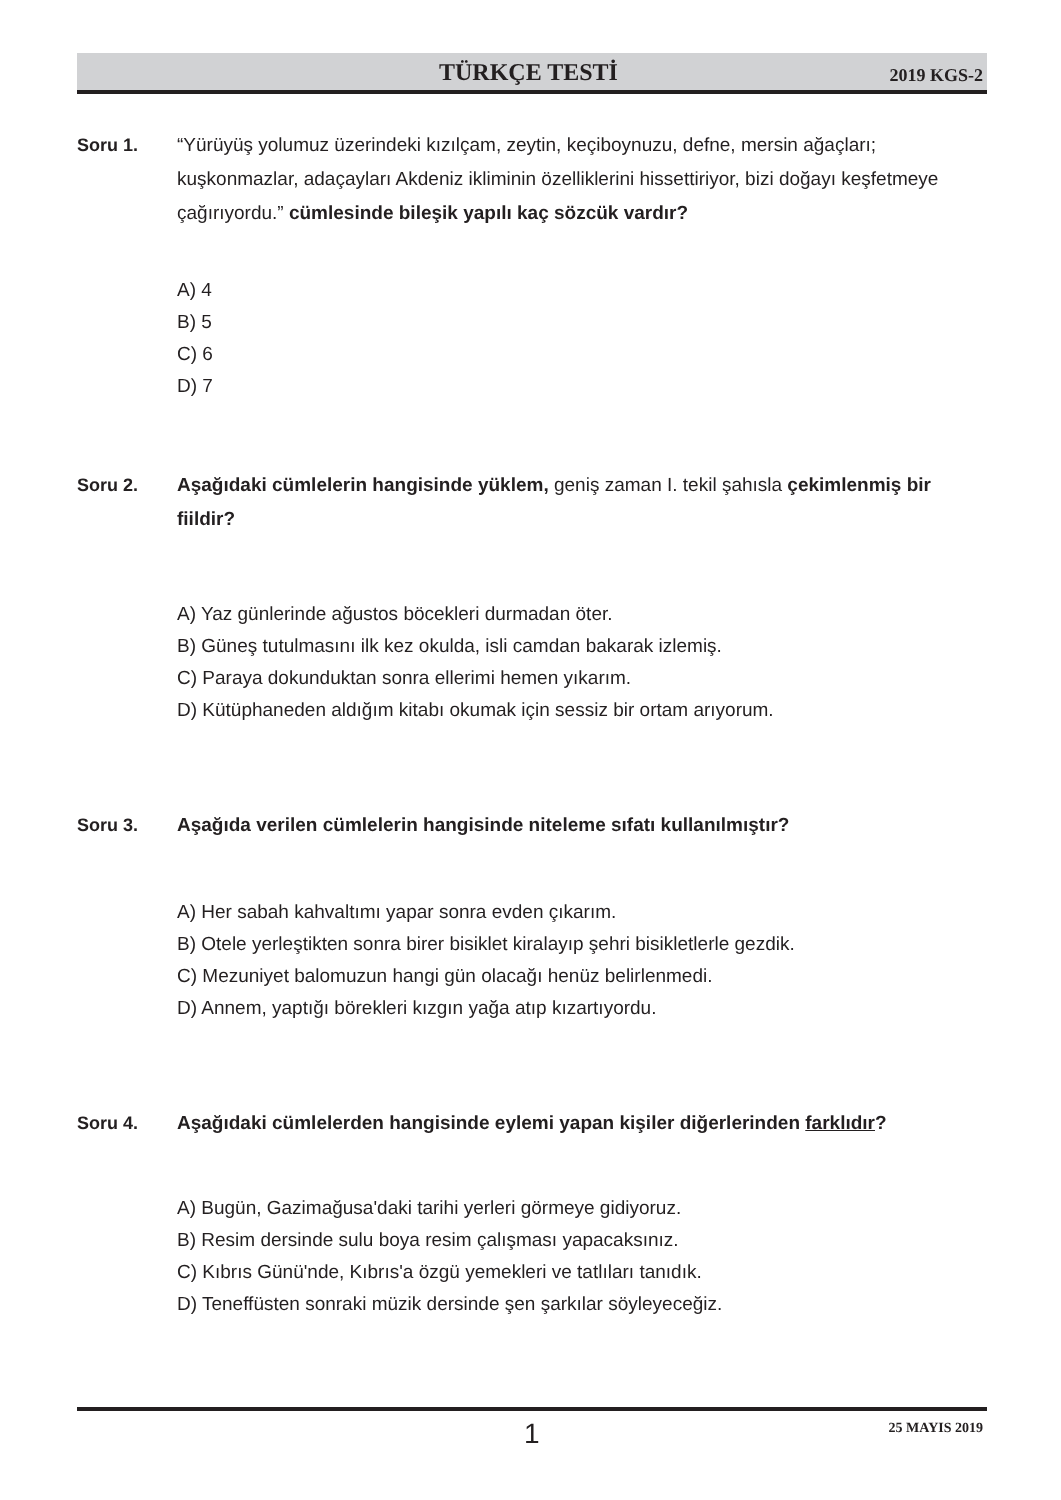TÜRKÇE TESTİ 2019 KGS-2
Soru 1.
“Yürüyüş yolumuz üzerindeki kızılçam, zeytin, keçiboynuzu, defne, mersin ağaçları; kuşkonmazlar, adaçayları Akdeniz ikliminin özelliklerini hissettiriyor, bizi doğayı keşfetmeye çağırıyordu.” cümlesinde bileşik yapılı kaç sözcük vardır?
A) 4
B) 5
C) 6
D) 7
Soru 2.
Aşağıdaki cümlelerin hangisinde yüklem, geniş zaman I. tekil şahısla çekimlenmiş bir fiildir?
A) Yaz günlerinde ağustos böcekleri durmadan öter.
B) Güneş tutulmasını ilk kez okulda, isli camdan bakarak izlemiş.
C) Paraya dokunduktan sonra ellerimi hemen yıkarım.
D) Kütüphaneden aldığım kitabı okumak için sessiz bir ortam arıyorum.
Soru 3.
Aşağıda verilen cümlelerin hangisinde niteleme sıfatı kullanılmıştır?
A) Her sabah kahvaltımı yapar sonra evden çıkarım.
B) Otele yerleştikten sonra birer bisiklet kiralayıp şehri bisikletlerle gezdik.
C) Mezuniyet balomuzun hangi gün olacağı henüz belirlenmedi.
D) Annem, yaptığı börekleri kızgın yağa atıp kızartıyordu.
Soru 4.
Aşağıdaki cümlelerden hangisinde eylemi yapan kişiler diğerlerinden farklıdır?
A) Bugün, Gazimağusa'daki tarihi yerleri görmeye gidiyoruz.
B) Resim dersinde sulu boya resim çalışması yapacaksınız.
C) Kıbrıs Günü'nde, Kıbrıs'a özgü yemekleri ve tatlıları tanıdık.
D) Teneffüsten sonraki müzik dersinde şen şarkılar söyleyeceğiz.
1 25 MAYIS 2019